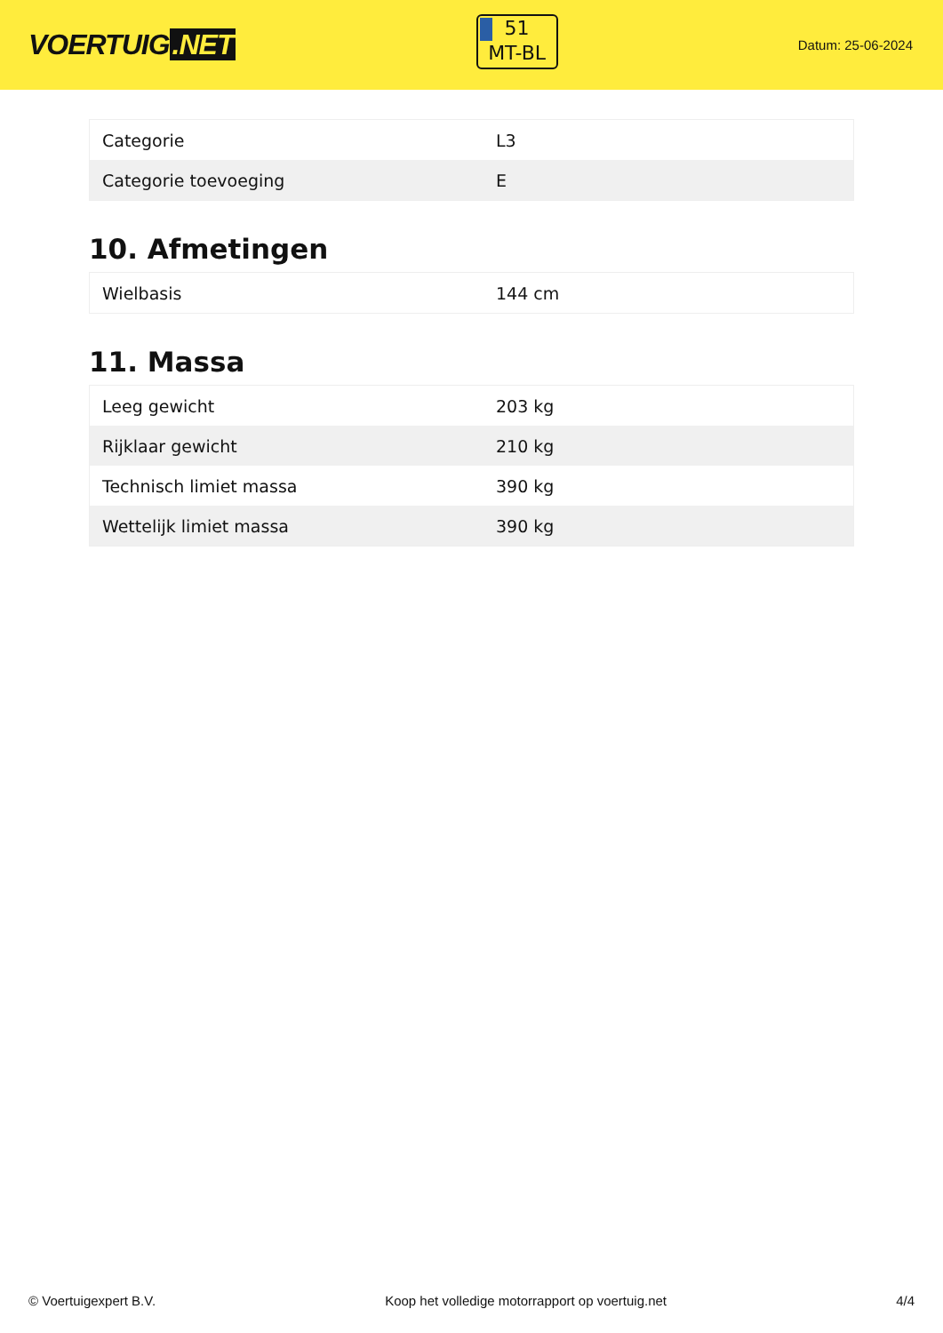VOERTUIG.NET
51
MT-BL
Datum: 25-06-2024
| Categorie | L3 |
| Categorie toevoeging | E |
10. Afmetingen
| Wielbasis | 144 cm |
11. Massa
| Leeg gewicht | 203 kg |
| Rijklaar gewicht | 210 kg |
| Technisch limiet massa | 390 kg |
| Wettelijk limiet massa | 390 kg |
© Voertuigexpert B.V. Koop het volledige motorrapport op voertuig.net 4/4